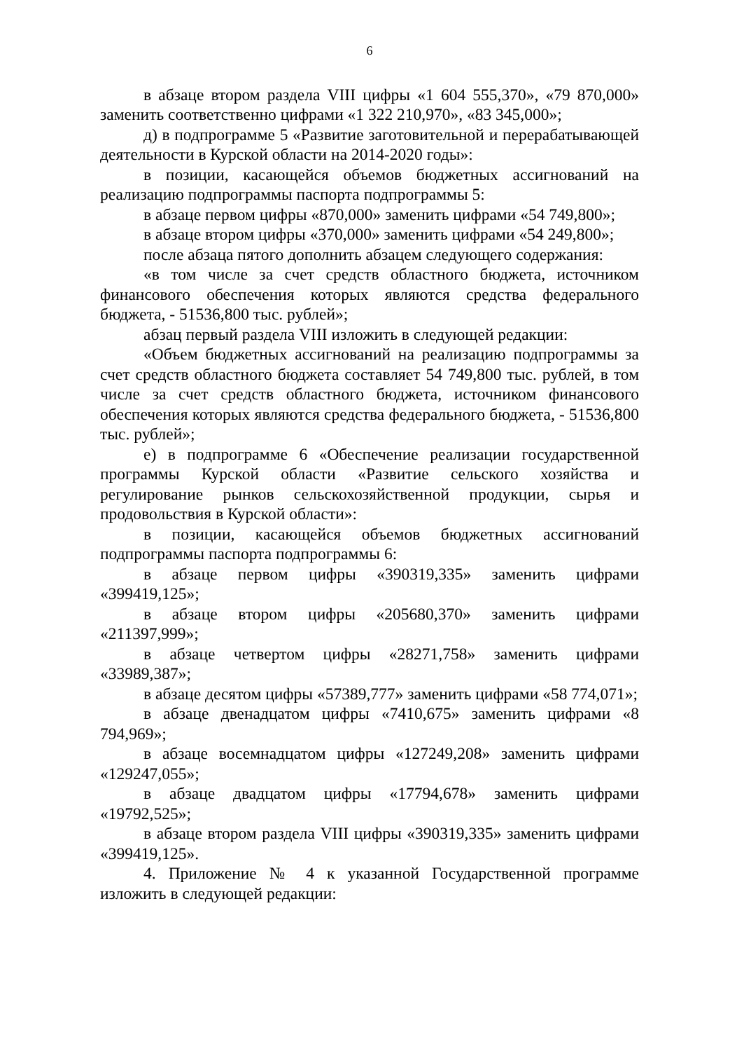6
в абзаце втором раздела VIII цифры «1 604 555,370», «79 870,000» заменить соответственно цифрами «1 322 210,970», «83 345,000»;
д) в подпрограмме 5 «Развитие заготовительной и перерабатывающей деятельности в Курской области на 2014-2020 годы»:
в позиции, касающейся объемов бюджетных ассигнований на реализацию подпрограммы паспорта подпрограммы 5:
в абзаце первом цифры «870,000» заменить цифрами «54 749,800»;
в абзаце втором цифры «370,000» заменить цифрами «54 249,800»;
после абзаца пятого дополнить абзацем следующего содержания:
«в том числе за счет средств областного бюджета, источником финансового обеспечения которых являются средства федерального бюджета, - 51536,800 тыс. рублей»;
абзац первый раздела VIII изложить в следующей редакции:
«Объем бюджетных ассигнований на реализацию подпрограммы за счет средств областного бюджета составляет 54 749,800 тыс. рублей, в том числе за счет средств областного бюджета, источником финансового обеспечения которых являются средства федерального бюджета, - 51536,800 тыс. рублей»;
е) в подпрограмме 6 «Обеспечение реализации государственной программы Курской области «Развитие сельского хозяйства и регулирование рынков сельскохозяйственной продукции, сырья и продовольствия в Курской области»:
в позиции, касающейся объемов бюджетных ассигнований подпрограммы паспорта подпрограммы 6:
в абзаце первом цифры «390319,335» заменить цифрами «399419,125»;
в абзаце втором цифры «205680,370» заменить цифрами «211397,999»;
в абзаце четвертом цифры «28271,758» заменить цифрами «33989,387»;
в абзаце десятом цифры «57389,777» заменить цифрами «58 774,071»;
в абзаце двенадцатом цифры «7410,675» заменить цифрами «8 794,969»;
в абзаце восемнадцатом цифры «127249,208» заменить цифрами «129247,055»;
в абзаце двадцатом цифры «17794,678» заменить цифрами «19792,525»;
в абзаце втором раздела VIII цифры «390319,335» заменить цифрами «399419,125».
4. Приложение № 4 к указанной Государственной программе изложить в следующей редакции: